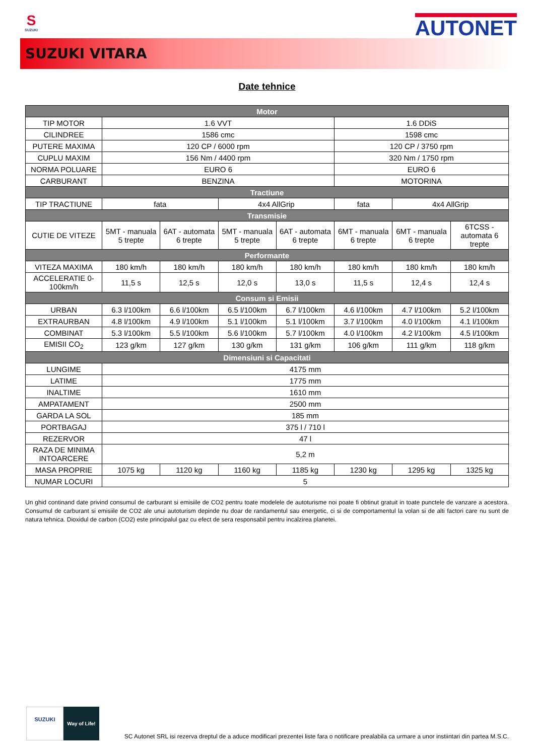S
SUZUKI
AUTONET
SUZUKI VITARA
Date tehnice
| Motor | | | | | | | |
| --- | --- | --- | --- | --- | --- | --- | --- |
| TIP MOTOR | 1.6 VVT | | | | 1.6 DDiS | | |
| CILINDREE | 1586 cmc | | | | 1598 cmc | | |
| PUTERE MAXIMA | 120 CP / 6000 rpm | | | | 120 CP / 3750 rpm | | |
| CUPLU MAXIM | 156 Nm / 4400 rpm | | | | 320 Nm / 1750 rpm | | |
| NORMA POLUARE | EURO 6 | | | | EURO 6 | | |
| CARBURANT | BENZINA | | | | MOTORINA | | |
| Tractiune | | | | | | | |
| TIP TRACTIUNE | fata | | 4x4 AllGrip | | fata | 4x4 AllGrip | |
| Transmisie | | | | | | | |
| CUTIE DE VITEZE | 5MT - manuala 5 trepte | 6AT - automata 6 trepte | 5MT - manuala 5 trepte | 6AT - automata 6 trepte | 6MT - manuala 6 trepte | 6MT - manuala 6 trepte | 6TCSS - automata 6 trepte |
| Performante | | | | | | | |
| VITEZA MAXIMA | 180 km/h | 180 km/h | 180 km/h | 180 km/h | 180 km/h | 180 km/h | 180 km/h |
| ACCELERATIE 0-100km/h | 11,5 s | 12,5 s | 12,0 s | 13,0 s | 11,5 s | 12,4 s | 12,4 s |
| Consum si Emisii | | | | | | | |
| URBAN | 6.3 l/100km | 6.6 l/100km | 6.5 l/100km | 6.7 l/100km | 4.6 l/100km | 4.7 l/100km | 5.2 l/100km |
| EXTRAURBAN | 4.8 l/100km | 4.9 l/100km | 5.1 l/100km | 5.1 l/100km | 3.7 l/100km | 4.0 l/100km | 4.1 l/100km |
| COMBINAT | 5.3 l/100km | 5.5 l/100km | 5.6 l/100km | 5.7 l/100km | 4.0 l/100km | 4.2 l/100km | 4.5 l/100km |
| EMISII CO<sub>2</sub> | 123 g/km | 127 g/km | 130 g/km | 131 g/km | 106 g/km | 111 g/km | 118 g/km |
| Dimensiuni si Capacitati | | | | | | | |
| LUNGIME | 4175 mm | | | | | | |
| LATIME | 1775 mm | | | | | | |
| INALTIME | 1610 mm | | | | | | |
| AMPATAMENT | 2500 mm | | | | | | |
| GARDA LA SOL | 185 mm | | | | | | |
| PORTBAGAJ | 375 l / 710 l | | | | | | |
| REZERVOR | 47 l | | | | | | |
| RAZA DE MINIMA INTOARCERE | 5,2 m | | | | | | |
| MASA PROPRIE | 1075 kg | 1120 kg | 1160 kg | 1185 kg | 1230 kg | 1295 kg | 1325 kg |
| NUMAR LOCURI | 5 | | | | | | |
Un ghid continand date privind consumul de carburant si emisiile de CO2 pentru toate modelele de autoturisme noi poate fi obtinut gratuit in toate punctele de vanzare a acestora. Consumul de carburant si emisiile de CO2 ale unui autoturism depinde nu doar de randamentul sau energetic, ci si de comportamentul la volan si de alti factori care nu sunt de natura tehnica. Dioxidul de carbon (CO2) este principalul gaz cu efect de sera responsabil pentru incalzirea planetei.
SUZUKI
Way of Life!
SC Autonet SRL isi rezerva dreptul de a aduce modificari prezentei liste fara o notificare prealabila ca urmare a unor instiintari din partea M.S.C.